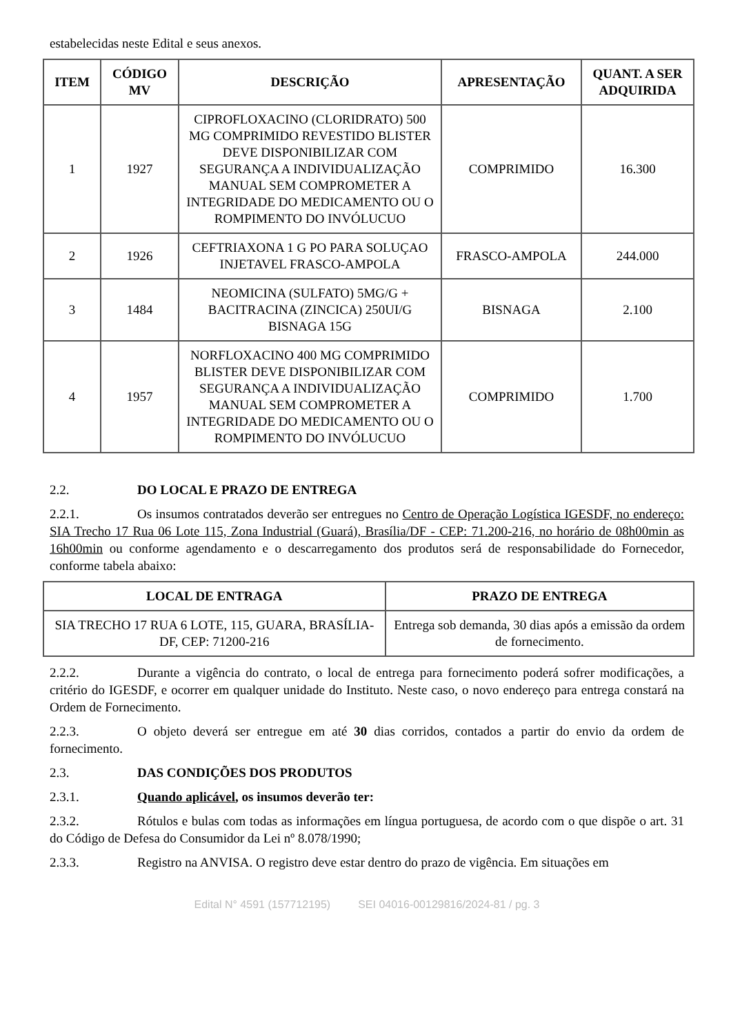estabelecidas neste Edital e seus anexos.
| ITEM | CÓDIGO MV | DESCRIÇÃO | APRESENTAÇÃO | QUANT. A SER ADQUIRIDA |
| --- | --- | --- | --- | --- |
| 1 | 1927 | CIPROFLOXACINO (CLORIDRATO) 500 MG COMPRIMIDO REVESTIDO BLISTER DEVE DISPONIBILIZAR COM SEGURANÇA A INDIVIDUALIZAÇÃO MANUAL SEM COMPROMETER A INTEGRIDADE DO MEDICAMENTO OU O ROMPIMENTO DO INVÓLUCUO | COMPRIMIDO | 16.300 |
| 2 | 1926 | CEFTRIAXONA 1 G PO PARA SOLUÇAO INJETAVEL FRASCO-AMPOLA | FRASCO-AMPOLA | 244.000 |
| 3 | 1484 | NEOMICINA (SULFATO) 5MG/G + BACITRACINA (ZINCICA) 250UI/G BISNAGA 15G | BISNAGA | 2.100 |
| 4 | 1957 | NORFLOXACINO 400 MG COMPRIMIDO BLISTER DEVE DISPONIBILIZAR COM SEGURANÇA A INDIVIDUALIZAÇÃO MANUAL SEM COMPROMETER A INTEGRIDADE DO MEDICAMENTO OU O ROMPIMENTO DO INVÓLUCUO | COMPRIMIDO | 1.700 |
2.2. DO LOCAL E PRAZO DE ENTREGA
2.2.1. Os insumos contratados deverão ser entregues no Centro de Operação Logística IGESDF, no endereço: SIA Trecho 17 Rua 06 Lote 115, Zona Industrial (Guará), Brasília/DF - CEP: 71.200-216, no horário de 08h00min as 16h00min ou conforme agendamento e o descarregamento dos produtos será de responsabilidade do Fornecedor, conforme tabela abaixo:
| LOCAL DE ENTRAGA | PRAZO DE ENTREGA |
| --- | --- |
| SIA TRECHO 17 RUA 6 LOTE, 115, GUARA, BRASÍLIA- DF, CEP: 71200-216 | Entrega sob demanda, 30 dias após a emissão da ordem de fornecimento. |
2.2.2. Durante a vigência do contrato, o local de entrega para fornecimento poderá sofrer modificações, a critério do IGESDF, e ocorrer em qualquer unidade do Instituto. Neste caso, o novo endereço para entrega constará na Ordem de Fornecimento.
2.2.3. O objeto deverá ser entregue em até 30 dias corridos, contados a partir do envio da ordem de fornecimento.
2.3. DAS CONDIÇÕES DOS PRODUTOS
2.3.1. Quando aplicável, os insumos deverão ter:
2.3.2. Rótulos e bulas com todas as informações em língua portuguesa, de acordo com o que dispõe o art. 31 do Código de Defesa do Consumidor da Lei nº 8.078/1990;
2.3.3. Registro na ANVISA. O registro deve estar dentro do prazo de vigência. Em situações em
Edital N° 4591 (157712195) SEI 04016-00129816/2024-81 / pg. 3